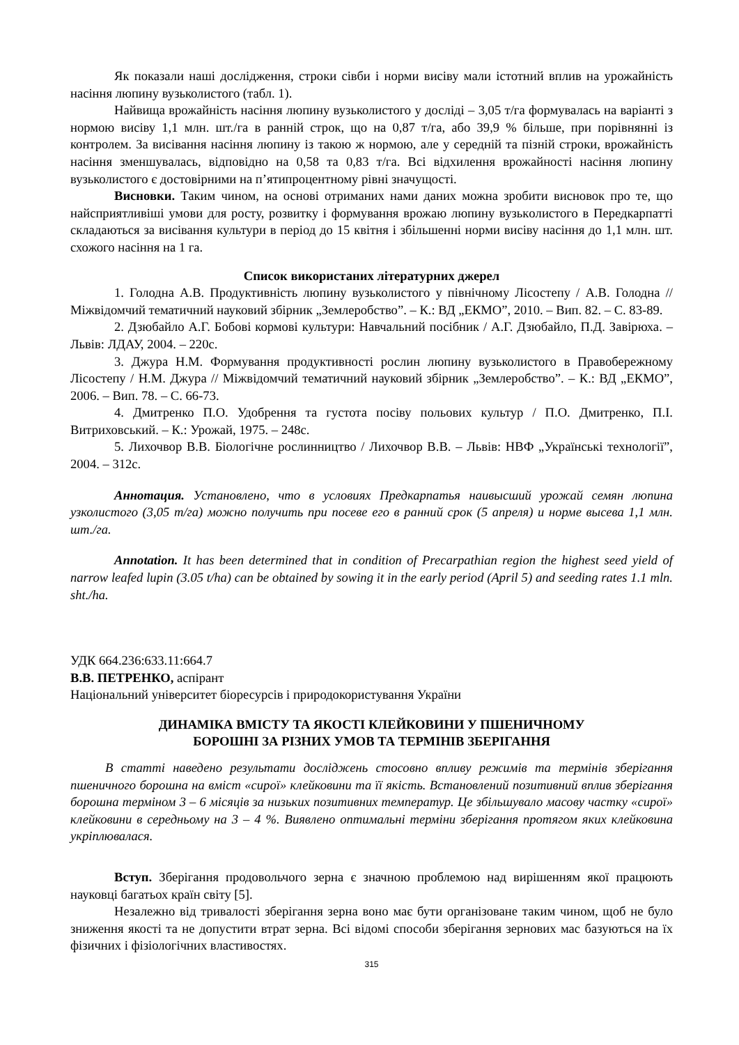Як показали наші дослідження, строки сівби і норми висіву мали істотний вплив на урожайність насіння люпину вузьколистого (табл. 1).
Найвища врожайність насіння люпину вузьколистого у досліді – 3,05 т/га формувалась на варіанті з нормою висіву 1,1 млн. шт./га в ранній строк, що на 0,87 т/га, або 39,9 % більше, при порівнянні із контролем. За висівання насіння люпину із такою ж нормою, але у середній та пізній строки, врожайність насіння зменшувалась, відповідно на 0,58 та 0,83 т/га. Всі відхилення врожайності насіння люпину вузьколистого є достовірними на п’ятипроцентному рівні значущості.
Висновки. Таким чином, на основі отриманих нами даних можна зробити висновок про те, що найсприятливіші умови для росту, розвитку і формування врожаю люпину вузькoлистого в Передкарпатті складаються за висівання культури в період до 15 квітня і збільшенні норми висіву насіння до 1,1 млн. шт. схожого насіння на 1 га.
Список використаних літературних джерел
1. Голодна А.В. Продуктивність люпину вузьколистого у північному Лісостепу / А.В. Голодна // Міжвідомчий тематичний науковий збірник „Землеробство”. – К.: ВД „ЕКМО”, 2010. – Вип. 82. – С. 83-89.
2. Дзюбайло А.Г. Бобові кормові культури: Навчальний посібник / А.Г. Дзюбайло, П.Д. Завірюха. – Львів: ЛДАУ, 2004. – 220с.
3. Джура Н.М. Формування продуктивності рослин люпину вузьколистого в Правобережному Лісостепу / Н.М. Джура // Міжвідомчий тематичний науковий збірник „Землеробство”. – К.: ВД „ЕКМО”, 2006. – Вип. 78. – С. 66-73.
4. Дмитренко П.О. Удобрення та густота посіву польових культур / П.О. Дмитренко, П.І. Витриховський. – К.: Урожай, 1975. – 248с.
5. Лихочвор В.В. Біологічне рослинництво / Лихочвор В.В. – Львів: НВФ „Українські технології”, 2004. – 312с.
Аннотация. Установлено, что в условиях Предкарпатья наивысший урожай семян люпина узколистого (3,05 т/га) можно получить при посеве его в ранний срок (5 апреля) и норме высева 1,1 млн. шт./га.
Annotation. It has been determined that in condition of Precarpathian region the highest seed yield of narrow leafed lupin (3.05 t/ha) can be obtained by sowing it in the early period (April 5) and seeding rates 1.1 mln. sht./ha.
УДК 664.236:633.11:664.7
В.В. ПЕТРЕНКО, аспірант
Національний університет біоресурсів і природокористування України
ДИНАМІКА ВМІСТУ ТА ЯКОСТІ КЛЕЙКОВИНИ У ПШЕНИЧНОМУ
БОРОШНІ ЗА РІЗНИХ УМОВ ТА ТЕРМІНІВ ЗБЕРІГАННЯ
В статті наведено результати досліджень стосовно впливу режимів та термінів зберігання пшеничного борошна на вміст «сирої» клейковини та її якість. Встановлений позитивний вплив зберігання борошна терміном 3 – 6 місяців за низьких позитивних температур. Це збільшувало масову частку «сирої» клейковини в середньому на 3 – 4 %. Виявлено оптимальні терміни зберігання протягом яких клейковина укріплювалася.
Вступ. Зберігання продовольчого зерна є значною проблемою над вирішенням якої працюють науковці багатьох країн світу [5].
Незалежно від тривалості зберігання зерна воно має бути організоване таким чином, щоб не було зниження якості та не допустити втрат зерна. Всі відомі способи зберігання зернових мас базуються на їх фізичних і фізіологічних властивостях.
315